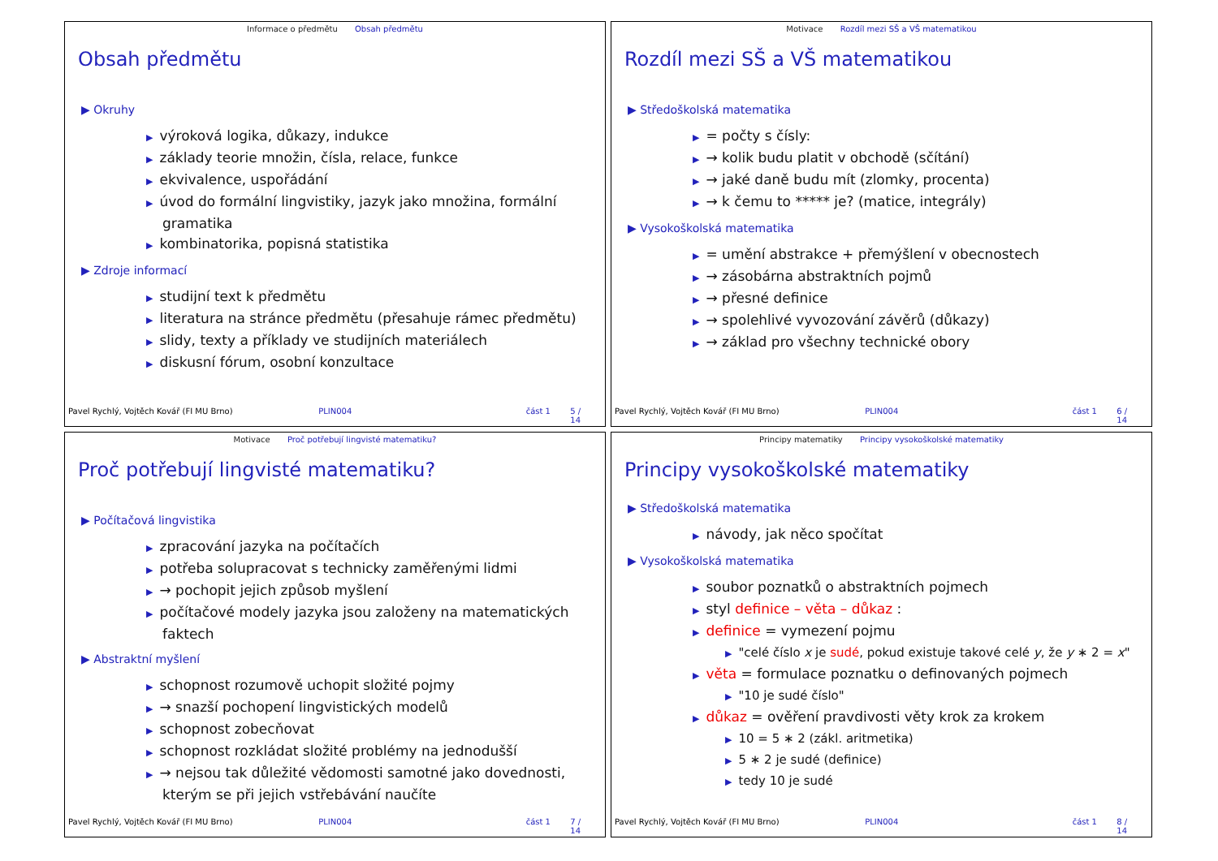Informace o předmětu Obsah předmětu
Obsah předmětu
▶ Okruhy
▶ výroková logika, důkazy, indukce
▶ základy teorie množin, čísla, relace, funkce
▶ ekvivalence, uspořádání
▶ úvod do formální lingvistiky, jazyk jako množina, formální gramatika
▶ kombinatorika, popisná statistika
▶ Zdroje informací
▶ studijní text k předmětu
▶ literatura na stránce předmětu (přesahuje rámec předmětu)
▶ slidy, texty a příklady ve studijních materiálech
▶ diskusní fórum, osobní konzultace
Pavel Rychlý, Vojtěch Kovář (FI MU Brno) PLIN004 část 1 5 / 14
Motivace Rozdíl mezi SŠ a VŠ matematikou
Rozdíl mezi SŠ a VŠ matematikou
▶ Středoškolská matematika
▶ = počty s čísly:
▶ → kolik budu platit v obchodě (sčítání)
▶ → jaké daně budu mít (zlomky, procenta)
▶ → k čemu to ***** je? (matice, integrály)
▶ Vysokoškolská matematika
▶ = umění abstrakce + přemýšlení v obecnostech
▶ → zásobárna abstraktních pojmů
▶ → přesné definice
▶ → spolehlivé vyvozování závěrů (důkazy)
▶ → základ pro všechny technické obory
Pavel Rychlý, Vojtěch Kovář (FI MU Brno) PLIN004 část 1 6 / 14
Motivace Proč potřebují lingvisté matematiku?
Proč potřebují lingvisté matematiku?
▶ Počítačová lingvistika
▶ zpracování jazyka na počítačích
▶ potřeba solupracovat s technicky zaměřenými lidmi
▶ → pochopit jejich způsob myšlení
▶ počítačové modely jazyka jsou založeny na matematických faktech
▶ Abstraktní myšlení
▶ schopnost rozumově uchopit složité pojmy
▶ → snazší pochopení lingvistických modelů
▶ schopnost zobecňovat
▶ schopnost rozkládat složité problémy na jednodušší
▶ → nejsou tak důležité vědomosti samotné jako dovednosti, kterým se při jejich vstřebávání naučíte
Pavel Rychlý, Vojtěch Kovář (FI MU Brno) PLIN004 část 1 7 / 14
Principy matematiky Principy vysokoškolské matematiky
Principy vysokoškolské matematiky
▶ Středoškolská matematika
▶ návody, jak něco spočítat
▶ Vysokoškolská matematika
▶ soubor poznatků o abstraktních pojmech
▶ styl definice – věta – důkaz :
▶ definice = vymezení pojmu
▶ "celé číslo x je sudé, pokud existuje takové celé y, že y ∗ 2 = x"
▶ věta = formulace poznatku o definovaných pojmech
▶ "10 je sudé číslo"
▶ důkaz = ověření pravdivosti věty krok za krokem
▶ 10 = 5 ∗ 2 (zákl. aritmetika)
▶ 5 ∗ 2 je sudé (definice)
▶ tedy 10 je sudé
Pavel Rychlý, Vojtěch Kovář (FI MU Brno) PLIN004 část 1 8 / 14